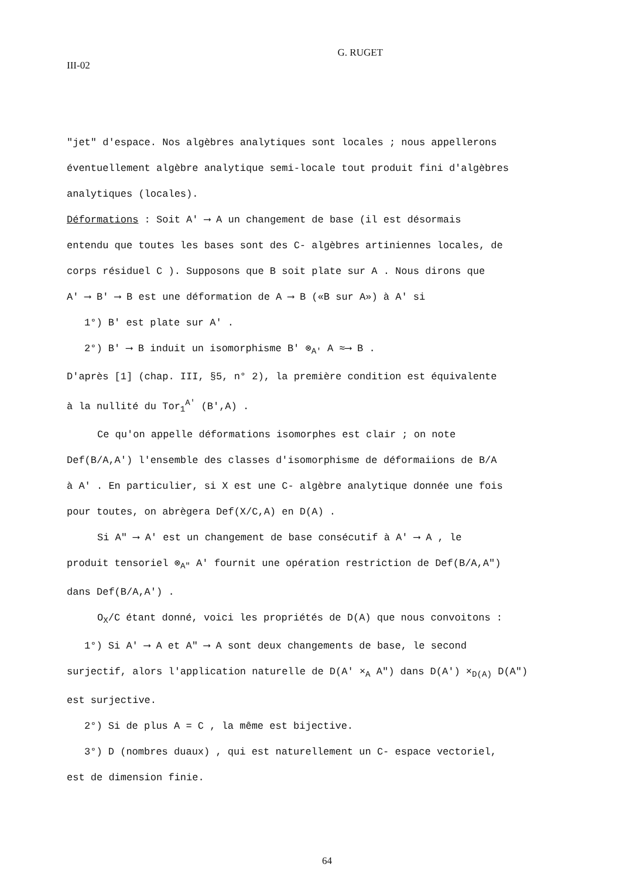III-02 G. RUGET
"jet" d'espace. Nos algèbres analytiques sont locales ; nous appellerons
éventuellement algèbre analytique semi-locale tout produit fini d'algèbres
analytiques (locales).
Déformations : Soit A' ⟶ A un changement de base (il est désormais
entendu que toutes les bases sont des C- algèbres artiniennes locales, de
corps résiduel C ). Supposons que B soit plate sur A . Nous dirons que
A' ⟶ B' ⟶ B est une déformation de A ⟶ B («B sur A») à A' si
1°) B' est plate sur A' .
2°) B' ⟶ B induit un isomorphisme B' ⊗<sub>A'</sub> A ≈⟶ B .
D'après [1] (chap. III, §5, n° 2), la première condition est équivalente
à la nullité du Tor<sub>1</sub><sup>A'</sup> (B',A) .
Ce qu'on appelle déformations isomorphes est clair ; on note
Def(B/A,A') l'ensemble des classes d'isomorphisme de déformaiions de B/A
à A' . En particulier, si X est une C- algèbre analytique donnée une fois
pour toutes, on abrègera Def(X/C,A) en D(A) .
Si A" ⟶ A' est un changement de base consécutif à A' ⟶ A , le
produit tensoriel ⊗<sub>A"</sub> A' fournit une opération restriction de Def(B/A,A")
dans Def(B/A,A') .
O<sub>X</sub>/C étant donné, voici les propriétés de D(A) que nous convoitons :
1°) Si A' ⟶ A et A" ⟶ A sont deux changements de base, le second
surjectif, alors l'application naturelle de D(A' ×<sub>A</sub> A") dans D(A') ×<sub>D(A)</sub> D(A")
est surjective.
2°) Si de plus A = C , la même est bijective.
3°) D (nombres duaux) , qui est naturellement un C- espace vectoriel,
est de dimension finie.
64